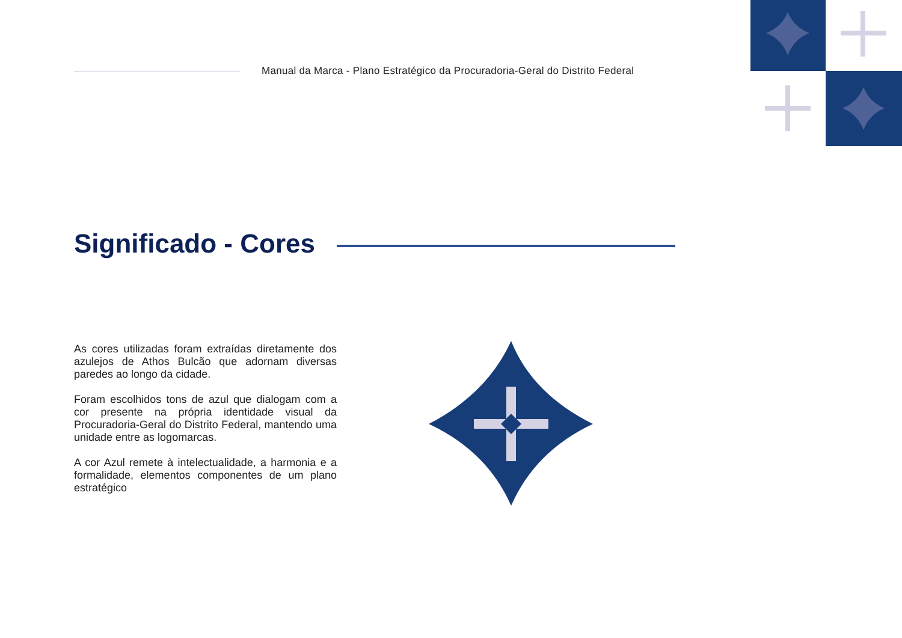Manual da Marca - Plano Estratégico da Procuradoria-Geral do Distrito Federal
Significado - Cores
As cores utilizadas foram extraídas diretamente dos azulejos de Athos Bulcão que adornam diversas paredes ao longo da cidade.
Foram escolhidos tons de azul que dialogam com a cor presente na própria identidade visual da Procuradoria-Geral do Distrito Federal, mantendo uma unidade entre as logomarcas.
A cor Azul remete à intelectualidade, a harmonia e a formalidade, elementos componentes de um plano estratégico